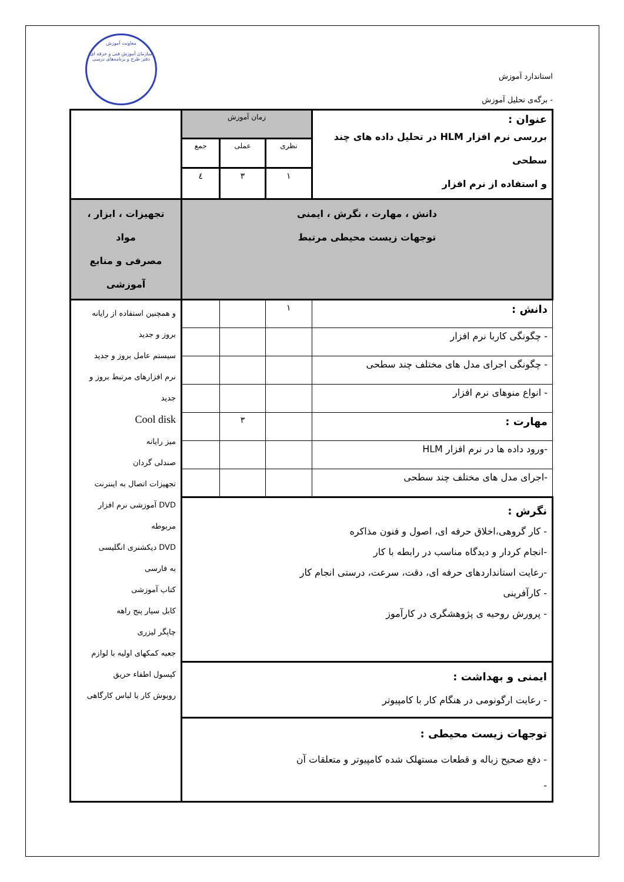استاندارد آموزش
- برگه‌ی تحلیل آموزش
معاونت آموزش
سازمان آموزش فنی و حرفه ای
دفتر طرح و برنامه‌های درسی
| عنوان : بررسی نرم افزار HLM در تحلیل داده های چند سطحی و استفاده از نرم افزار | زمان آموزش | | | |
| | نظری | عملی | جمع | |
| | ۱ | ۳ | ٤ | |
| دانش ، مهارت ، نگرش ، ایمنی توجهات زیست محیطی مرتبط | | | | تجهیزات ، ابزار ، مواد مصرفی و منابع آموزشی |
| دانش : | ۱ | | | و همچنین استفاده از رایانه بروز و جدید سیستم عامل بروز و جدید نرم افزارهای مرتبط بروز و جدید Cool disk میز رایانه صندلی گردان تجهیزات اتصال به اینترنت DVD آموزشی نرم افزار مربوطه DVD دیکشنری انگلیسی به فارسی کتاب آموزشی کابل سیار پنج راهه چاپگر لیزری جعبه کمکهای اولیه با لوازم کپسول اطفاء حریق روپوش کار یا لباس کارگاهی |
| - چگونگی کاربا نرم افزار | | | | |
| - چگونگی اجرای مدل های مختلف چند سطحی | | | | |
| - انواع منوهای نرم افزار | | | | |
| مهارت : | | ۳ | | |
| -ورود داده ها در نرم افزار HLM | | | | |
| -اجرای مدل های مختلف چند سطحی | | | | |
| نگرش : - کار گروهی،اخلاق حرفه ای، اصول و فنون مذاکره -انجام کردار و دیدگاه مناسب در رابطه با کار -رعایت استانداردهای حرفه ای، دقت، سرعت، درستی انجام کار - کارآفرینی - پرورش روحیه ی پژوهشگری در کارآموز | | | | |
| ایمنی و بهداشت : - رعایت ارگونومی در هنگام کار با کامپیوتر | | | | |
| توجهات زیست محیطی : - دفع صحیح زباله و قطعات مستهلک شده کامپیوتر و متعلقات آن - | | | | |